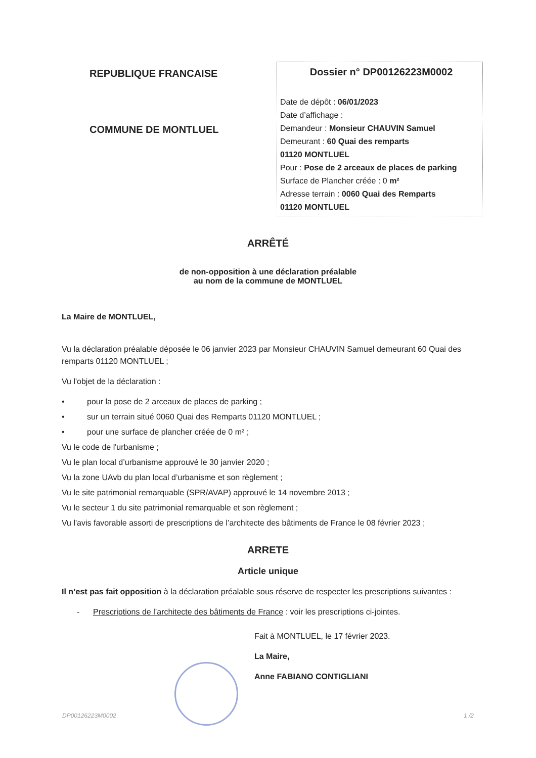REPUBLIQUE FRANCAISE
COMMUNE DE MONTLUEL
Dossier n° DP00126223M0002
Date de dépôt : 06/01/2023
Date d’affichage :
Demandeur : Monsieur CHAUVIN Samuel
Demeurant : 60 Quai des remparts
01120 MONTLUEL
Pour : Pose de 2 arceaux de places de parking
Surface de Plancher créée : 0 m²
Adresse terrain : 0060 Quai des Remparts
01120 MONTLUEL
ARRÊTÉ
de non-opposition à une déclaration préalable
au nom de la commune de MONTLUEL
La Maire de MONTLUEL,
Vu la déclaration préalable déposée le 06 janvier 2023 par Monsieur CHAUVIN Samuel demeurant 60 Quai des remparts 01120 MONTLUEL ;
Vu l'objet de la déclaration :
• pour la pose de 2 arceaux de places de parking ;
• sur un terrain situé 0060 Quai des Remparts 01120 MONTLUEL ;
• pour une surface de plancher créée de 0 m² ;
Vu le code de l'urbanisme ;
Vu le plan local d’urbanisme approuvé le 30 janvier 2020 ;
Vu la zone UAvb du plan local d’urbanisme et son règlement ;
Vu le site patrimonial remarquable (SPR/AVAP) approuvé le 14 novembre 2013 ;
Vu le secteur 1 du site patrimonial remarquable et son règlement ;
Vu l'avis favorable assorti de prescriptions de l’architecte des bâtiments de France le 08 février 2023 ;
ARRETE
Article unique
Il n’est pas fait opposition à la déclaration préalable sous réserve de respecter les prescriptions suivantes :
- Prescriptions de l’architecte des bâtiments de France : voir les prescriptions ci-jointes.
Fait à MONTLUEL, le 17 février 2023.
La Maire,
Anne FABIANO CONTIGLIANI
DP00126223M0002 1 /2